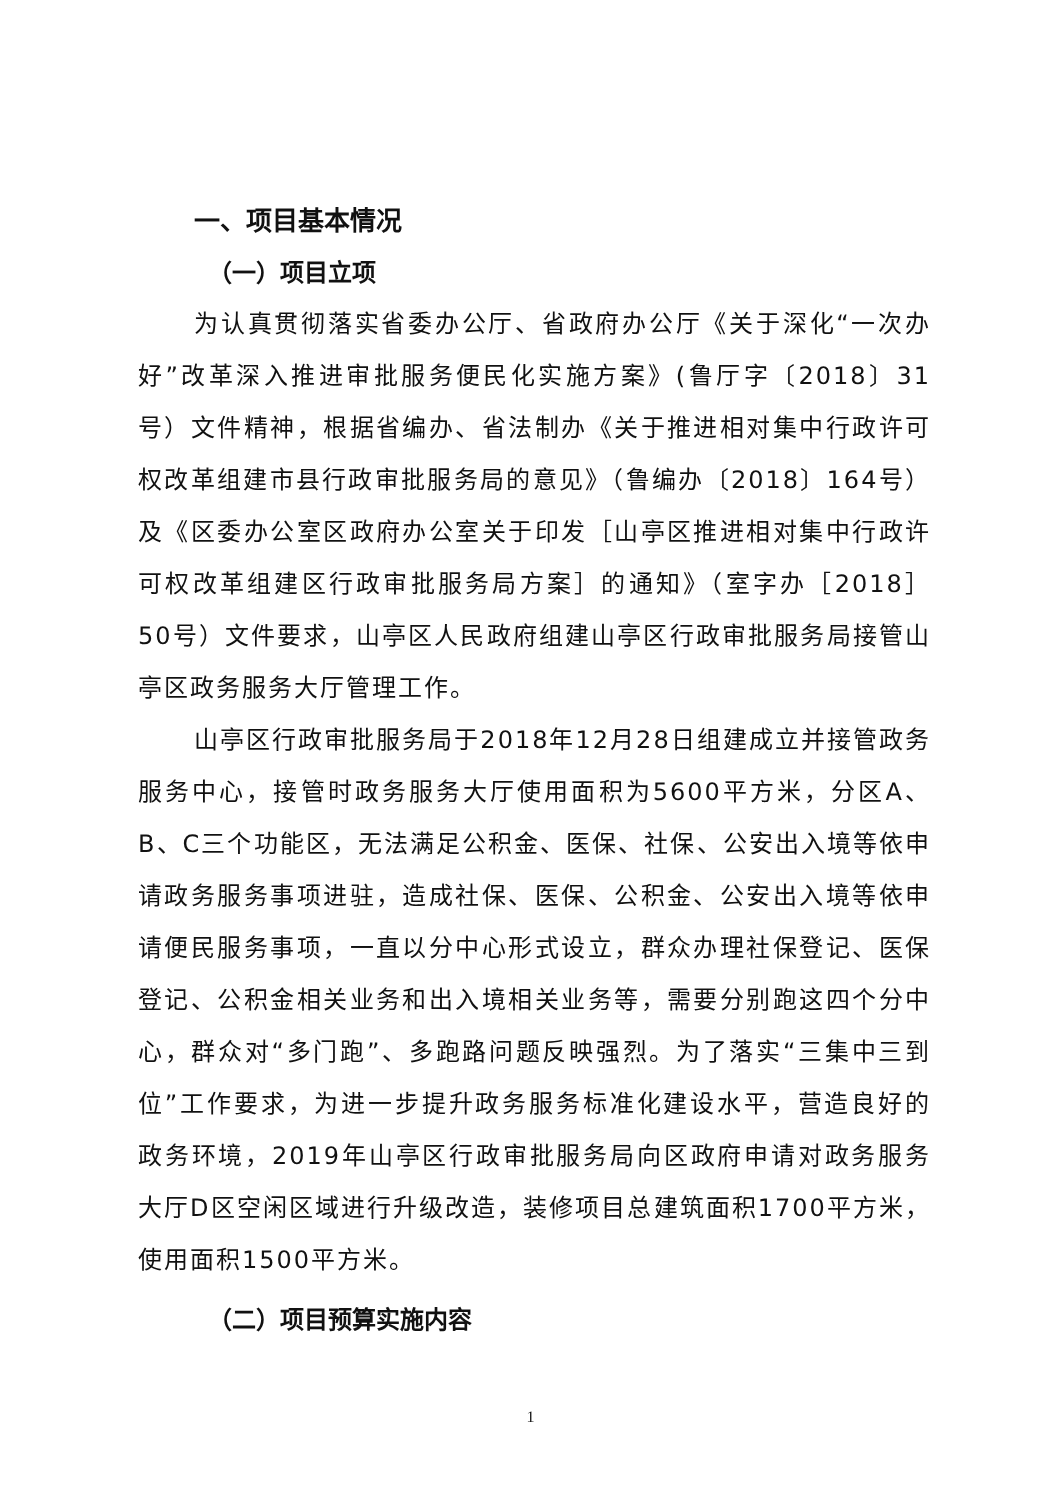一、项目基本情况
（一）项目立项
为认真贯彻落实省委办公厅、省政府办公厅《关于深化“一次办好”改革深入推进审批服务便民化实施方案》(鲁厅字〔2018〕31号）文件精神，根据省编办、省法制办《关于推进相对集中行政许可权改革组建市县行政审批服务局的意见》（鲁编办〔2018〕164号）及《区委办公室区政府办公室关于印发［山亭区推进相对集中行政许可权改革组建区行政审批服务局方案］的通知》（室字办［2018］50号）文件要求，山亭区人民政府组建山亭区行政审批服务局接管山亭区政务服务大厅管理工作。
山亭区行政审批服务局于2018年12月28日组建成立并接管政务服务中心，接管时政务服务大厅使用面积为5600平方米，分区A、B、C三个功能区，无法满足公积金、医保、社保、公安出入境等依申请政务服务事项进驻，造成社保、医保、公积金、公安出入境等依申请便民服务事项，一直以分中心形式设立，群众办理社保登记、医保登记、公积金相关业务和出入境相关业务等，需要分别跑这四个分中心，群众对“多门跑”、多跑路问题反映强烈。为了落实“三集中三到位”工作要求，为进一步提升政务服务标准化建设水平，营造良好的政务环境，2019年山亭区行政审批服务局向区政府申请对政务服务大厅D区空闲区域进行升级改造，装修项目总建筑面积1700平方米，使用面积1500平方米。
（二）项目预算实施内容
1